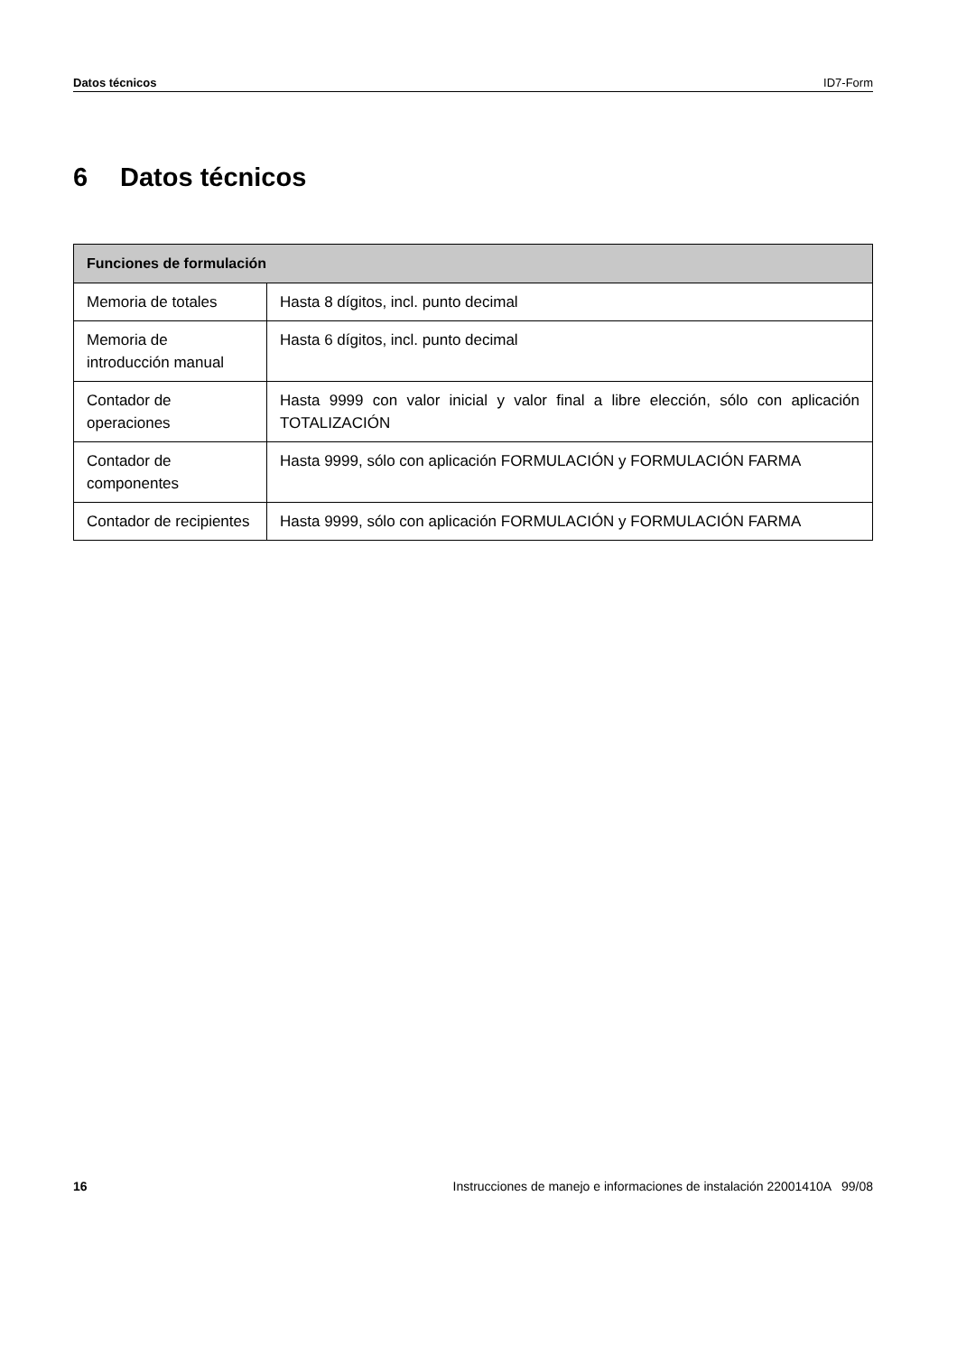Datos técnicos ID7-Form
6 Datos técnicos
| Funciones de formulación | |
| --- | --- |
| Memoria de totales | Hasta 8 dígitos, incl. punto decimal |
| Memoria de introducción manual | Hasta 6 dígitos, incl. punto decimal |
| Contador de operaciones | Hasta 9999 con valor inicial y valor final a libre elección, sólo con aplicación TOTALIZACIÓN |
| Contador de componentes | Hasta 9999, sólo con aplicación FORMULACIÓN y FORMULACIÓN FARMA |
| Contador de recipientes | Hasta 9999, sólo con aplicación FORMULACIÓN y FORMULACIÓN FARMA |
16 Instrucciones de manejo e informaciones de instalación 22001410A 99/08